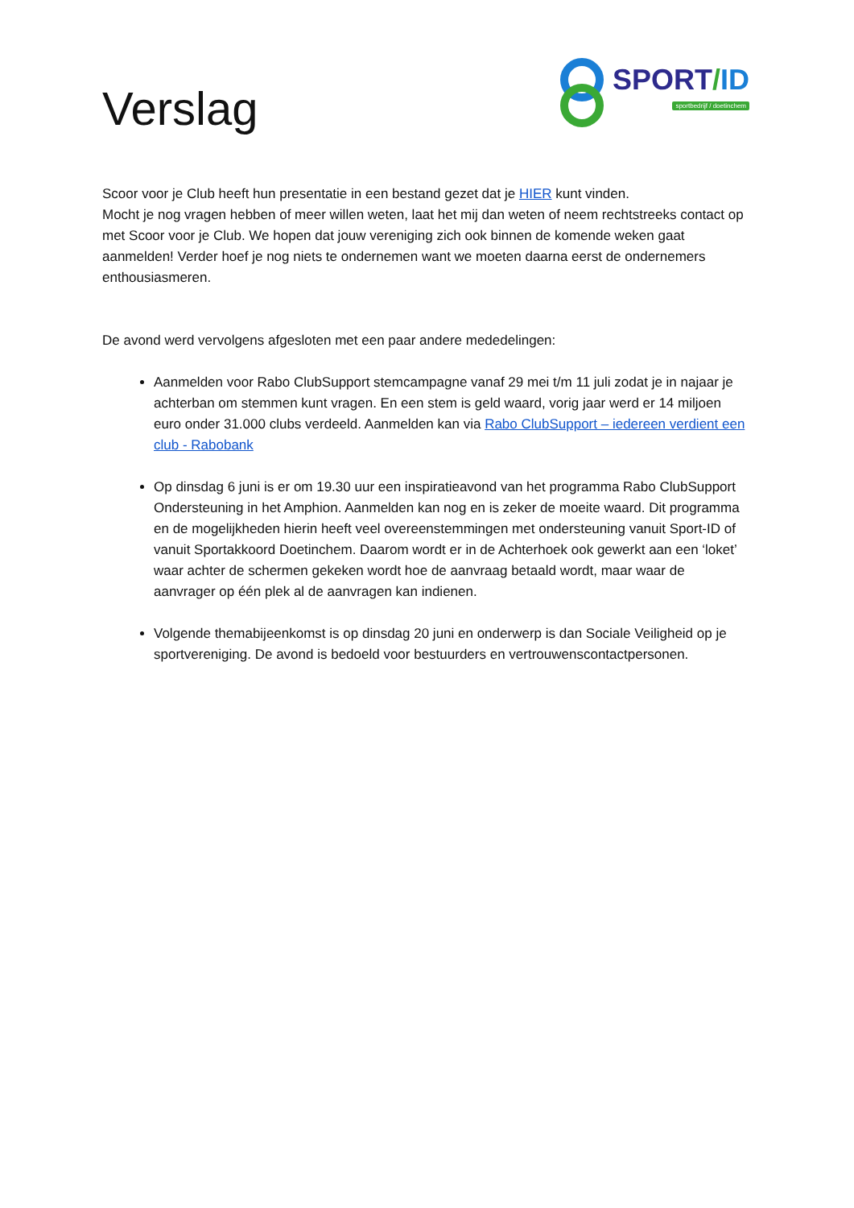Verslag
SPORT/ID
sportbedrijf / doetinchem
Scoor voor je Club heeft hun presentatie in een bestand gezet dat je HIER kunt vinden.
Mocht je nog vragen hebben of meer willen weten, laat het mij dan weten of neem rechtstreeks contact op met Scoor voor je Club. We hopen dat jouw vereniging zich ook binnen de komende weken gaat aanmelden! Verder hoef je nog niets te ondernemen want we moeten daarna eerst de ondernemers enthousiasmeren.
De avond werd vervolgens afgesloten met een paar andere mededelingen:
Aanmelden voor Rabo ClubSupport stemcampagne vanaf 29 mei t/m 11 juli zodat je in najaar je achterban om stemmen kunt vragen. En een stem is geld waard, vorig jaar werd er 14 miljoen euro onder 31.000 clubs verdeeld. Aanmelden kan via Rabo ClubSupport – iedereen verdient een club - Rabobank
Op dinsdag 6 juni is er om 19.30 uur een inspiratieavond van het programma Rabo ClubSupport Ondersteuning in het Amphion. Aanmelden kan nog en is zeker de moeite waard. Dit programma en de mogelijkheden hierin heeft veel overeenstemmingen met ondersteuning vanuit Sport-ID of vanuit Sportakkoord Doetinchem. Daarom wordt er in de Achterhoek ook gewerkt aan een ‘loket’ waar achter de schermen gekeken wordt hoe de aanvraag betaald wordt, maar waar de aanvrager op één plek al de aanvragen kan indienen.
Volgende themabijeenkomst is op dinsdag 20 juni en onderwerp is dan Sociale Veiligheid op je sportvereniging. De avond is bedoeld voor bestuurders en vertrouwenscontactpersonen.